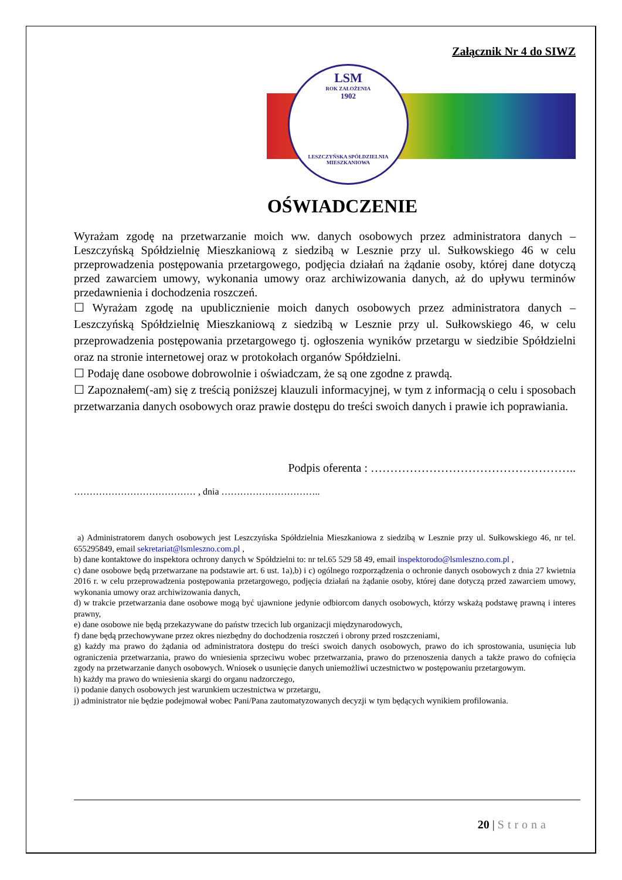Załącznik Nr 4 do SIWZ
LSM
ROK ZAŁOŻENIA
1902
LESZCZYŃSKA SPÓŁDZIELNIA MIESZKANIOWA
OŚWIADCZENIE
Wyrażam zgodę na przetwarzanie moich ww. danych osobowych przez administratora danych – Leszczyńską Spółdzielnię Mieszkaniową z siedzibą w Lesznie przy ul. Sułkowskiego 46 w celu przeprowadzenia postępowania przetargowego, podjęcia działań na żądanie osoby, której dane dotyczą przed zawarciem umowy, wykonania umowy oraz archiwizowania danych, aż do upływu terminów przedawnienia i dochodzenia roszczeń.
☐ Wyrażam zgodę na upublicznienie moich danych osobowych przez administratora danych – Leszczyńską Spółdzielnię Mieszkaniową z siedzibą w Lesznie przy ul. Sułkowskiego 46, w celu przeprowadzenia postępowania przetargowego tj. ogłoszenia wyników przetargu w siedzibie Spółdzielni oraz na stronie internetowej oraz w protokołach organów Spółdzielni.
☐ Podaję dane osobowe dobrowolnie i oświadczam, że są one zgodne z prawdą.
☐ Zapoznałem(-am) się z treścią poniższej klauzuli informacyjnej, w tym z informacją o celu i sposobach przetwarzania danych osobowych oraz prawie dostępu do treści swoich danych i prawie ich poprawiania.
Podpis oferenta : ……………………………………………..
………………………………… , dnia …………………………..
a) Administratorem danych osobowych jest Leszczyńska Spółdzielnia Mieszkaniowa z siedzibą w Lesznie przy ul. Sułkowskiego 46, nr tel. 655295849, email sekretariat@lsmleszno.com.pl ,
b) dane kontaktowe do inspektora ochrony danych w Spółdzielni to: nr tel.65 529 58 49, email inspektorodo@lsmleszno.com.pl ,
c) dane osobowe będą przetwarzane na podstawie art. 6 ust. 1a),b) i c) ogólnego rozporządzenia o ochronie danych osobowych z dnia 27 kwietnia 2016 r. w celu przeprowadzenia postępowania przetargowego, podjęcia działań na żądanie osoby, której dane dotyczą przed zawarciem umowy, wykonania umowy oraz archiwizowania danych,
d) w trakcie przetwarzania dane osobowe mogą być ujawnione jedynie odbiorcom danych osobowych, którzy wskażą podstawę prawną i interes prawny,
e) dane osobowe nie będą przekazywane do państw trzecich lub organizacji międzynarodowych,
f) dane będą przechowywane przez okres niezbędny do dochodzenia roszczeń i obrony przed roszczeniami,
g) każdy ma prawo do żądania od administratora dostępu do treści swoich danych osobowych, prawo do ich sprostowania, usunięcia lub ograniczenia przetwarzania, prawo do wniesienia sprzeciwu wobec przetwarzania, prawo do przenoszenia danych a także prawo do cofnięcia zgody na przetwarzanie danych osobowych. Wniosek o usunięcie danych uniemożliwi uczestnictwo w postępowaniu przetargowym.
h) każdy ma prawo do wniesienia skargi do organu nadzorczego,
i) podanie danych osobowych jest warunkiem uczestnictwa w przetargu,
j) administrator nie będzie podejmował wobec Pani/Pana zautomatyzowanych decyzji w tym będących wynikiem profilowania.
20 | Strona